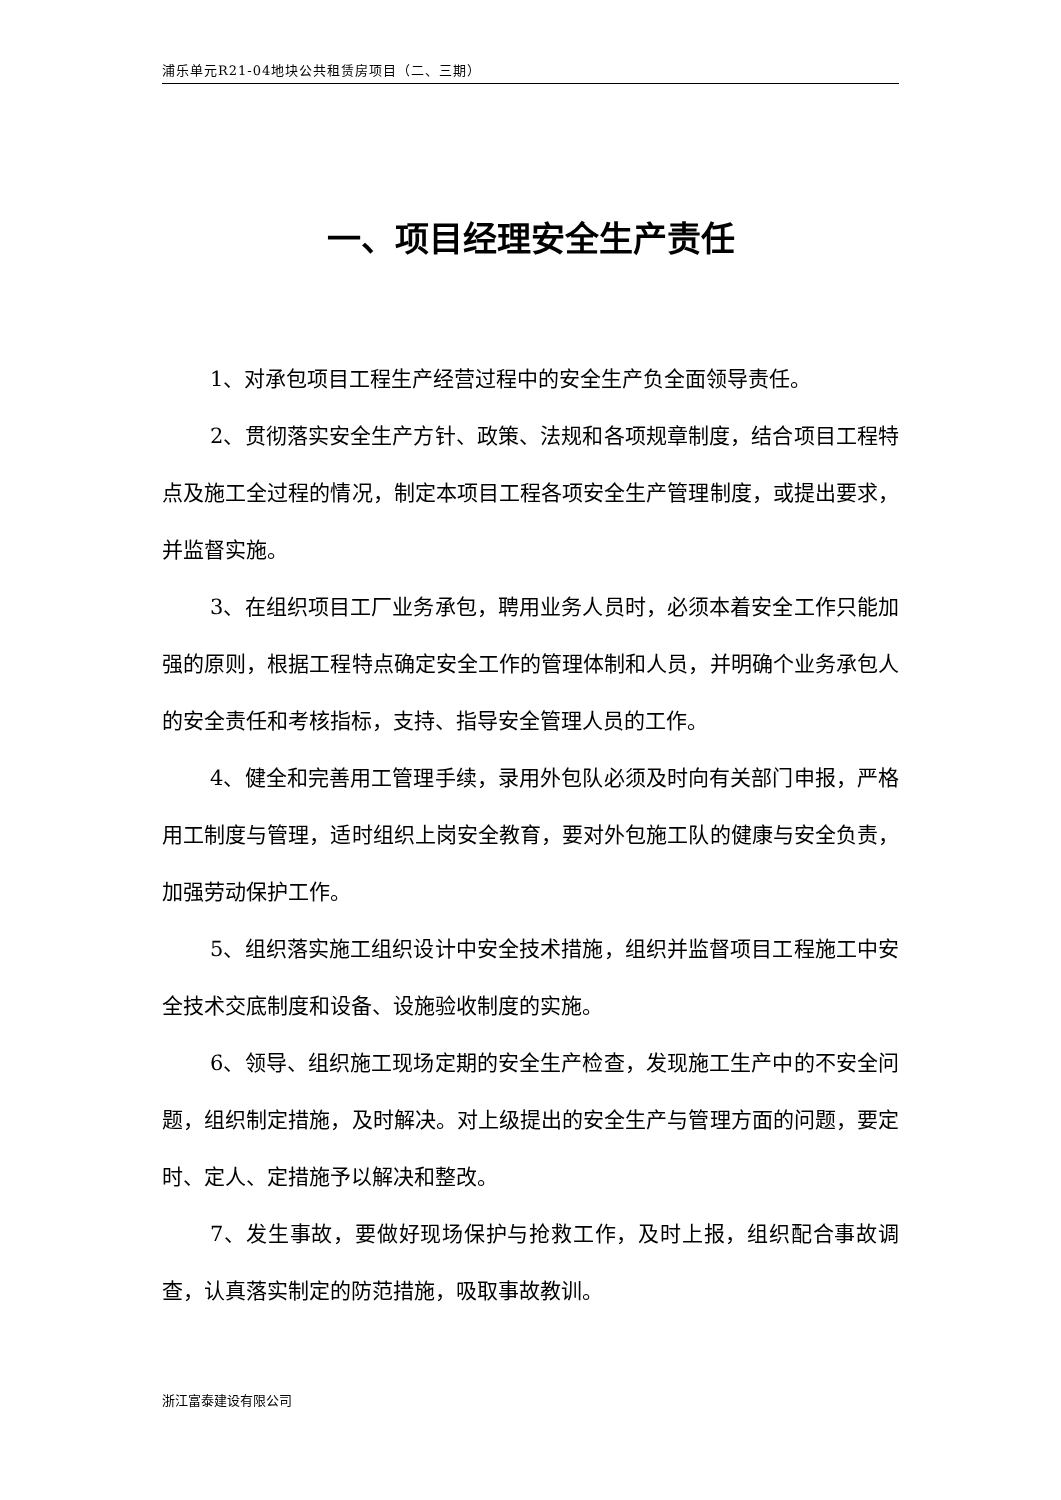浦乐单元R21-04地块公共租赁房项目（二、三期）
一、项目经理安全生产责任
1、对承包项目工程生产经营过程中的安全生产负全面领导责任。
2、贯彻落实安全生产方针、政策、法规和各项规章制度，结合项目工程特点及施工全过程的情况，制定本项目工程各项安全生产管理制度，或提出要求，并监督实施。
3、在组织项目工厂业务承包，聘用业务人员时，必须本着安全工作只能加强的原则，根据工程特点确定安全工作的管理体制和人员，并明确个业务承包人的安全责任和考核指标，支持、指导安全管理人员的工作。
4、健全和完善用工管理手续，录用外包队必须及时向有关部门申报，严格用工制度与管理，适时组织上岗安全教育，要对外包施工队的健康与安全负责，加强劳动保护工作。
5、组织落实施工组织设计中安全技术措施，组织并监督项目工程施工中安全技术交底制度和设备、设施验收制度的实施。
6、领导、组织施工现场定期的安全生产检查，发现施工生产中的不安全问题，组织制定措施，及时解决。对上级提出的安全生产与管理方面的问题，要定时、定人、定措施予以解决和整改。
7、发生事故，要做好现场保护与抢救工作，及时上报，组织配合事故调查，认真落实制定的防范措施，吸取事故教训。
浙江富泰建设有限公司